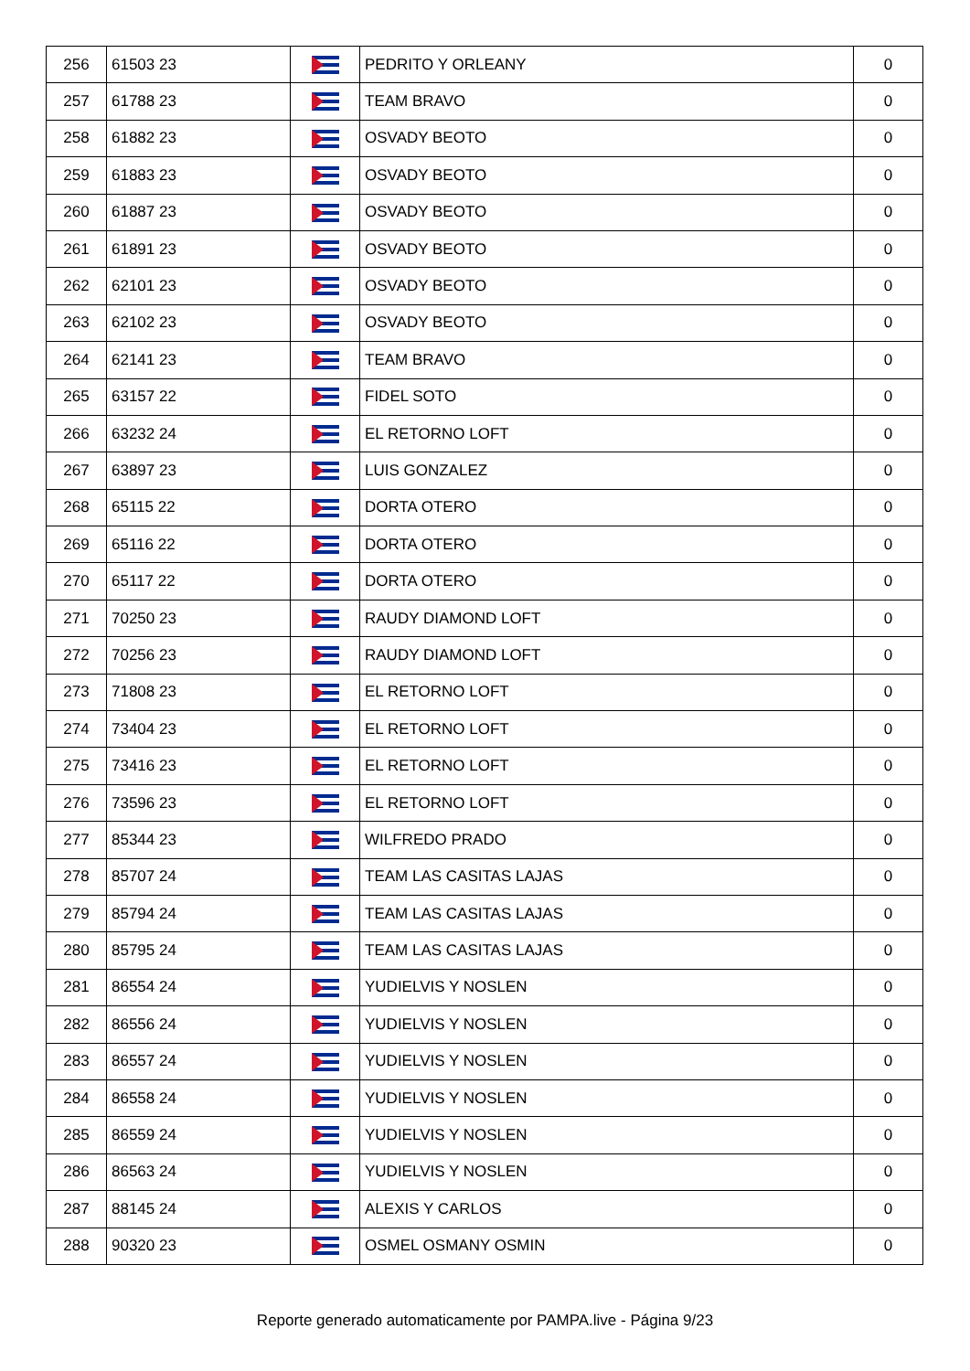| 256 | 61503 23 | | PEDRITO Y ORLEANY | 0 |
| 257 | 61788 23 | | TEAM BRAVO | 0 |
| 258 | 61882 23 | | OSVADY BEOTO | 0 |
| 259 | 61883 23 | | OSVADY BEOTO | 0 |
| 260 | 61887 23 | | OSVADY BEOTO | 0 |
| 261 | 61891 23 | | OSVADY BEOTO | 0 |
| 262 | 62101 23 | | OSVADY BEOTO | 0 |
| 263 | 62102 23 | | OSVADY BEOTO | 0 |
| 264 | 62141 23 | | TEAM BRAVO | 0 |
| 265 | 63157 22 | | FIDEL SOTO | 0 |
| 266 | 63232 24 | | EL RETORNO LOFT | 0 |
| 267 | 63897 23 | | LUIS GONZALEZ | 0 |
| 268 | 65115 22 | | DORTA OTERO | 0 |
| 269 | 65116 22 | | DORTA OTERO | 0 |
| 270 | 65117 22 | | DORTA OTERO | 0 |
| 271 | 70250 23 | | RAUDY DIAMOND LOFT | 0 |
| 272 | 70256 23 | | RAUDY DIAMOND LOFT | 0 |
| 273 | 71808 23 | | EL RETORNO LOFT | 0 |
| 274 | 73404 23 | | EL RETORNO LOFT | 0 |
| 275 | 73416 23 | | EL RETORNO LOFT | 0 |
| 276 | 73596 23 | | EL RETORNO LOFT | 0 |
| 277 | 85344 23 | | WILFREDO PRADO | 0 |
| 278 | 85707 24 | | TEAM LAS CASITAS LAJAS | 0 |
| 279 | 85794 24 | | TEAM LAS CASITAS LAJAS | 0 |
| 280 | 85795 24 | | TEAM LAS CASITAS LAJAS | 0 |
| 281 | 86554 24 | | YUDIELVIS Y NOSLEN | 0 |
| 282 | 86556 24 | | YUDIELVIS Y NOSLEN | 0 |
| 283 | 86557 24 | | YUDIELVIS Y NOSLEN | 0 |
| 284 | 86558 24 | | YUDIELVIS Y NOSLEN | 0 |
| 285 | 86559 24 | | YUDIELVIS Y NOSLEN | 0 |
| 286 | 86563 24 | | YUDIELVIS Y NOSLEN | 0 |
| 287 | 88145 24 | | ALEXIS Y CARLOS | 0 |
| 288 | 90320 23 | | OSMEL OSMANY OSMIN | 0 |
Reporte generado automaticamente por PAMPA.live - Página 9/23